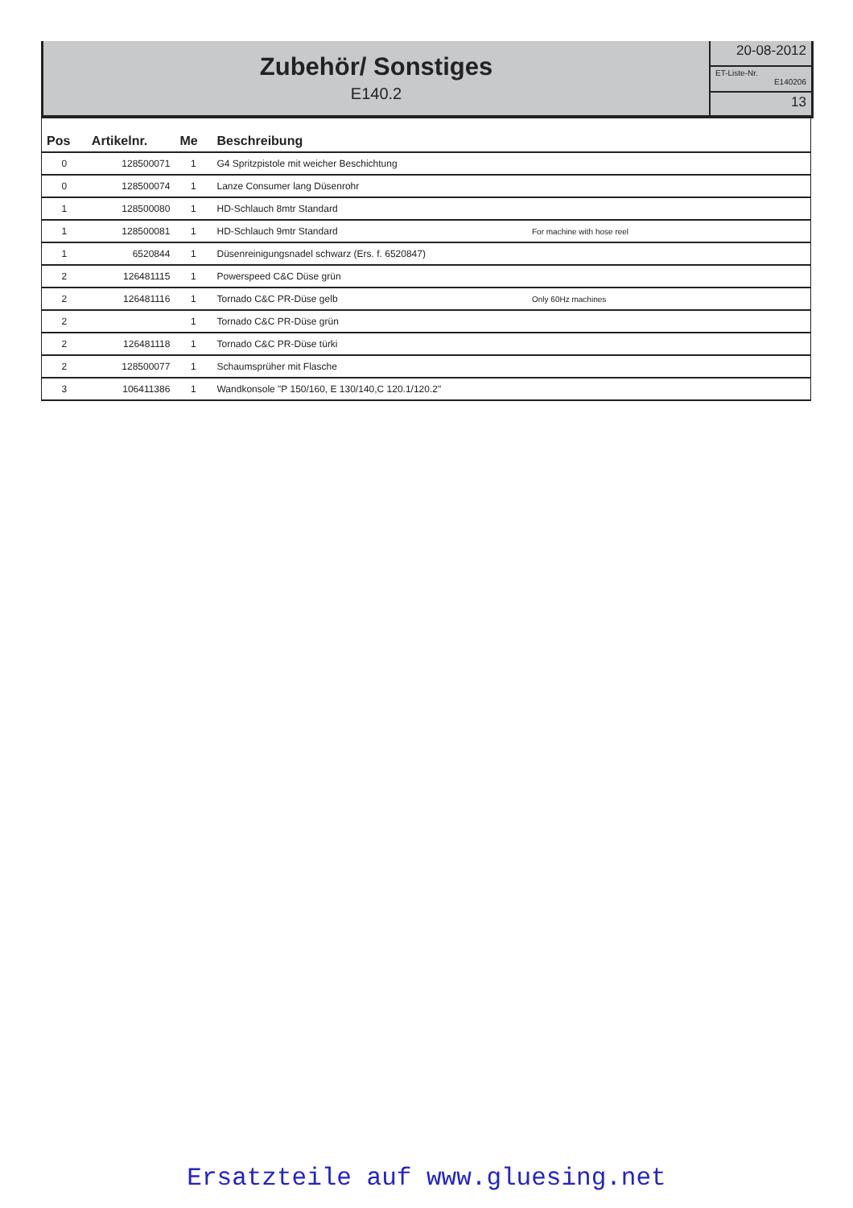Zubehör/ Sonstiges
E140.2
20-08-2012
ET-Liste-Nr.
E140206
13
| Pos | Artikelnr. | Me | Beschreibung | |
| --- | --- | --- | --- | --- |
| 0 | 128500071 | 1 | G4 Spritzpistole mit weicher Beschichtung | |
| 0 | 128500074 | 1 | Lanze Consumer lang Düsenrohr | |
| 1 | 128500080 | 1 | HD-Schlauch 8mtr Standard | |
| 1 | 128500081 | 1 | HD-Schlauch 9mtr Standard | For machine with hose reel |
| 1 | 6520844 | 1 | Düsenreinigungsnadel schwarz (Ers. f. 6520847) | |
| 2 | 126481115 | 1 | Powerspeed C&C Düse grün | |
| 2 | 126481116 | 1 | Tornado C&C PR-Düse gelb | Only 60Hz machines |
| 2 | | 1 | Tornado C&C PR-Düse grün | |
| 2 | 126481118 | 1 | Tornado C&C PR-Düse türki | |
| 2 | 128500077 | 1 | Schaumsprüher mit Flasche | |
| 3 | 106411386 | 1 | Wandkonsole "P 150/160, E 130/140,C 120.1/120.2" | |
Ersatzteile auf www.gluesing.net